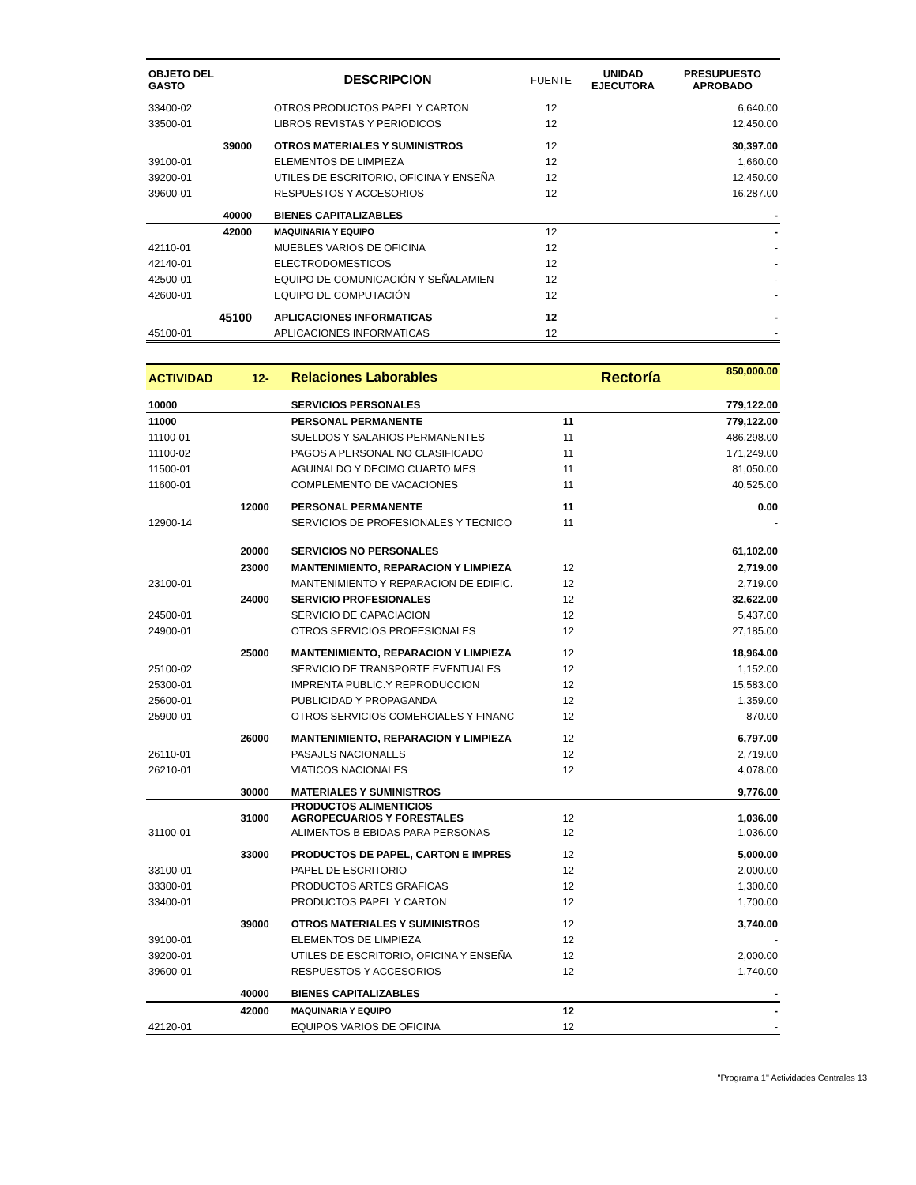| OBJETO DEL GASTO | | DESCRIPCION | FUENTE | UNIDAD EJECUTORA | PRESUPUESTO APROBADO |
| --- | --- | --- | --- | --- | --- |
| 33400-02 | | OTROS PRODUCTOS PAPEL Y CARTON | 12 | | 6,640.00 |
| 33500-01 | | LIBROS REVISTAS Y PERIODICOS | 12 | | 12,450.00 |
| | 39000 | OTROS MATERIALES Y SUMINISTROS | 12 | | 30,397.00 |
| 39100-01 | | ELEMENTOS DE LIMPIEZA | 12 | | 1,660.00 |
| 39200-01 | | UTILES DE ESCRITORIO, OFICINA Y ENSEÑA | 12 | | 12,450.00 |
| 39600-01 | | RESPUESTOS Y ACCESORIOS | 12 | | 16,287.00 |
| | 40000 | BIENES CAPITALIZABLES | | | - |
| | 42000 | MAQUINARIA Y EQUIPO | 12 | | - |
| 42110-01 | | MUEBLES VARIOS DE OFICINA | 12 | | - |
| 42140-01 | | ELECTRODOMESTICOS | 12 | | - |
| 42500-01 | | EQUIPO DE COMUNICACIÓN Y SEÑALAMIEN | 12 | | - |
| 42600-01 | | EQUIPO DE COMPUTACIÓN | 12 | | - |
| | 45100 | APLICACIONES INFORMATICAS | 12 | | - |
| 45100-01 | | APLICACIONES INFORMATICAS | 12 | | - |
| ACTIVIDAD | 12- | Relaciones Laborables | | Rectoría | 850,000.00 |
| 10000 | | SERVICIOS PERSONALES | | | 779,122.00 |
| 11000 | | PERSONAL PERMANENTE | 11 | | 779,122.00 |
| 11100-01 | | SUELDOS Y SALARIOS PERMANENTES | 11 | | 486,298.00 |
| 11100-02 | | PAGOS A PERSONAL NO CLASIFICADO | 11 | | 171,249.00 |
| 11500-01 | | AGUINALDO Y DECIMO CUARTO MES | 11 | | 81,050.00 |
| 11600-01 | | COMPLEMENTO DE VACACIONES | 11 | | 40,525.00 |
| | 12000 | PERSONAL PERMANENTE | 11 | | 0.00 |
| 12900-14 | | SERVICIOS DE PROFESIONALES Y TECNICO | 11 | | - |
| | 20000 | SERVICIOS NO PERSONALES | | | 61,102.00 |
| | 23000 | MANTENIMIENTO, REPARACION Y LIMPIEZA | 12 | | 2,719.00 |
| 23100-01 | | MANTENIMIENTO Y REPARACION DE EDIFIC. | 12 | | 2,719.00 |
| | 24000 | SERVICIO PROFESIONALES | 12 | | 32,622.00 |
| 24500-01 | | SERVICIO DE CAPACIACION | 12 | | 5,437.00 |
| 24900-01 | | OTROS SERVICIOS PROFESIONALES | 12 | | 27,185.00 |
| | 25000 | MANTENIMIENTO, REPARACION Y LIMPIEZA | 12 | | 18,964.00 |
| 25100-02 | | SERVICIO DE TRANSPORTE EVENTUALES | 12 | | 1,152.00 |
| 25300-01 | | IMPRENTA PUBLIC.Y REPRODUCCION | 12 | | 15,583.00 |
| 25600-01 | | PUBLICIDAD Y PROPAGANDA | 12 | | 1,359.00 |
| 25900-01 | | OTROS SERVICIOS COMERCIALES Y FINANC | 12 | | 870.00 |
| | 26000 | MANTENIMIENTO, REPARACION Y LIMPIEZA | 12 | | 6,797.00 |
| 26110-01 | | PASAJES NACIONALES | 12 | | 2,719.00 |
| 26210-01 | | VIATICOS NACIONALES | 12 | | 4,078.00 |
| | 30000 | MATERIALES Y SUMINISTROS | | | 9,776.00 |
| | 31000 | PRODUCTOS ALIMENTICIOS AGROPECUARIOS Y FORESTALES | 12 | | 1,036.00 |
| 31100-01 | | ALIMENTOS B EBIDAS PARA PERSONAS | 12 | | 1,036.00 |
| | 33000 | PRODUCTOS DE PAPEL, CARTON E IMPRES | 12 | | 5,000.00 |
| 33100-01 | | PAPEL DE ESCRITORIO | 12 | | 2,000.00 |
| 33300-01 | | PRODUCTOS ARTES GRAFICAS | 12 | | 1,300.00 |
| 33400-01 | | PRODUCTOS PAPEL Y CARTON | 12 | | 1,700.00 |
| | 39000 | OTROS MATERIALES Y SUMINISTROS | 12 | | 3,740.00 |
| 39100-01 | | ELEMENTOS DE LIMPIEZA | 12 | | - |
| 39200-01 | | UTILES DE ESCRITORIO, OFICINA Y ENSEÑA | 12 | | 2,000.00 |
| 39600-01 | | RESPUESTOS Y ACCESORIOS | 12 | | 1,740.00 |
| | 40000 | BIENES CAPITALIZABLES | | | - |
| | 42000 | MAQUINARIA Y EQUIPO | 12 | | - |
| 42120-01 | | EQUIPOS VARIOS DE OFICINA | 12 | | - |
"Programa 1" Actividades Centrales 13